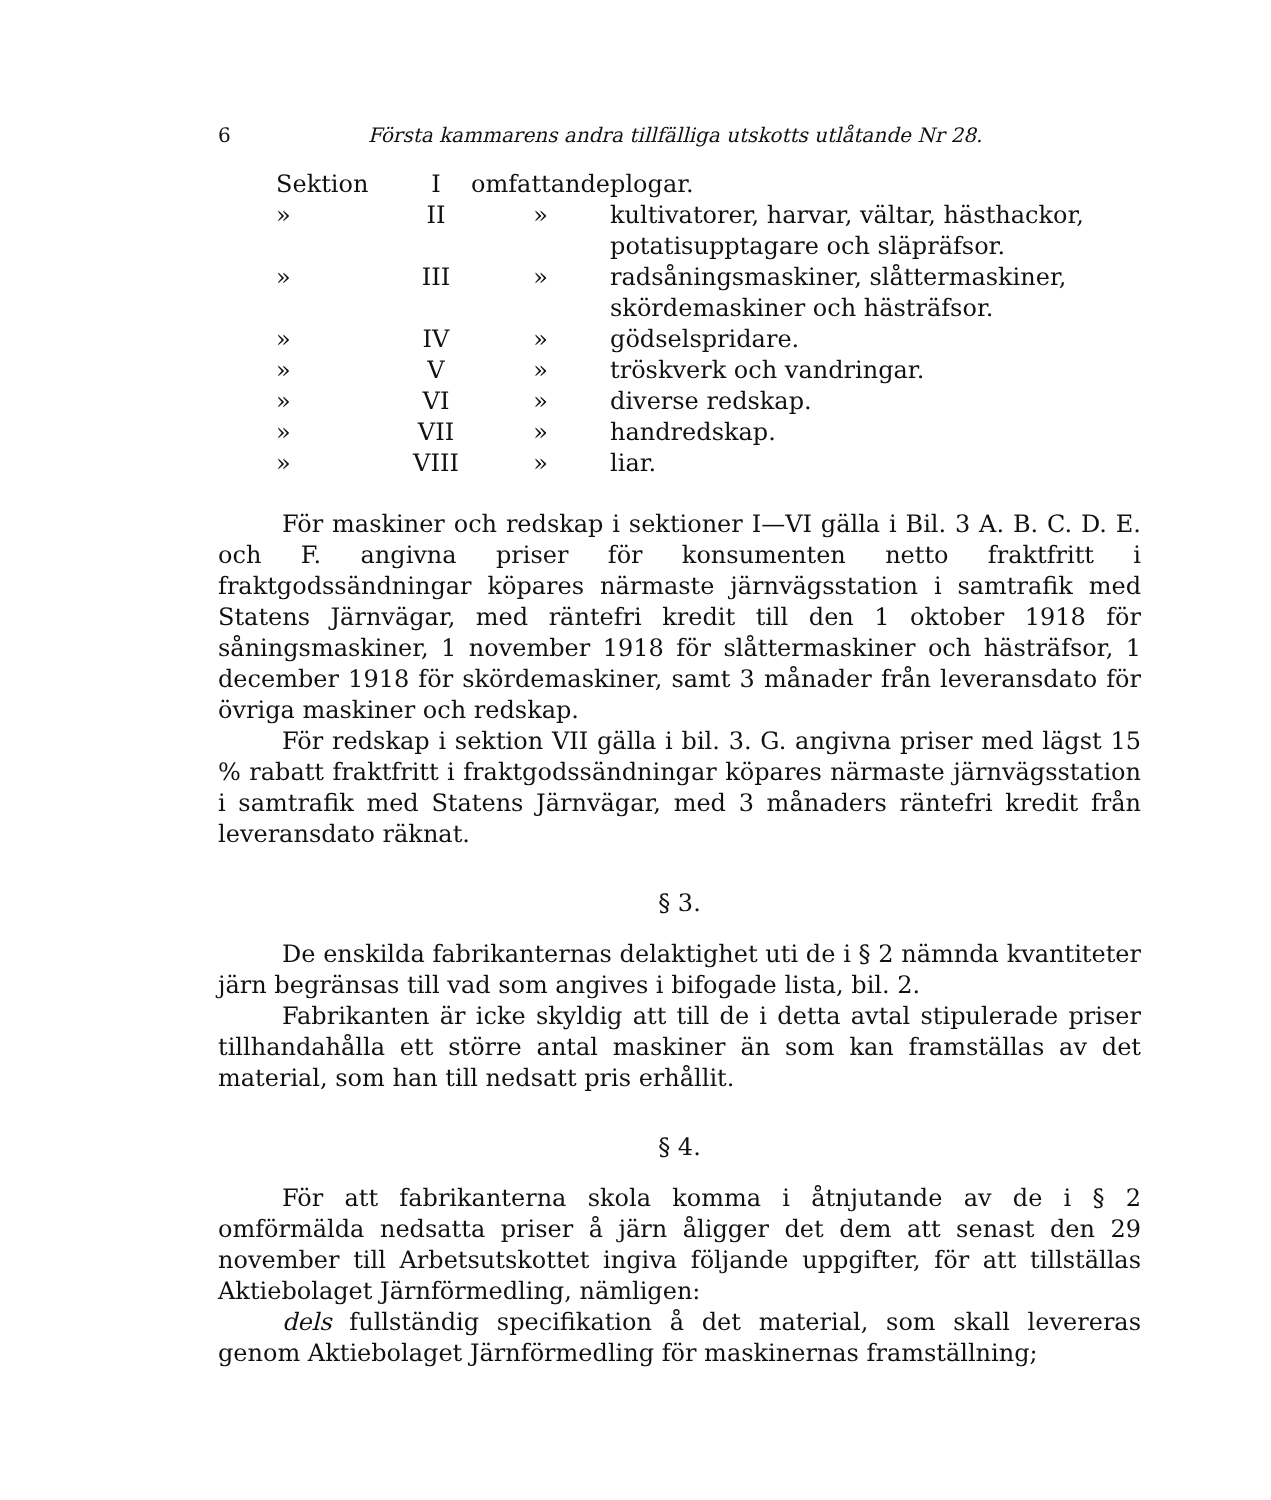6 Första kammarens andra tillfälliga utskotts utlåtande Nr 28.
| Sektion | I | omfattande | plogar. |
| » | II | » | kultivatorer, harvar, vältar, hästhackor, potatisupptagare och släpräfsor. |
| » | III | » | radsåningsmaskiner, slåttermaskiner, skördemaskiner och hästräfsor. |
| » | IV | » | gödselspridare. |
| » | V | » | tröskverk och vandringar. |
| » | VI | » | diverse redskap. |
| » | VII | » | handredskap. |
| » | VIII | » | liar. |
För maskiner och redskap i sektioner I—VI gälla i Bil. 3 A. B. C. D. E. och F. angivna priser för konsumenten netto fraktfritt i fraktgodssändningar köpares närmaste järnvägsstation i samtrafik med Statens Järnvägar, med räntefri kredit till den 1 oktober 1918 för såningsmaskiner, 1 november 1918 för slåttermaskiner och hästräfsor, 1 december 1918 för skördemaskiner, samt 3 månader från leveransdato för övriga maskiner och redskap.
För redskap i sektion VII gälla i bil. 3. G. angivna priser med lägst 15 % rabatt fraktfritt i fraktgodssändningar köpares närmaste järnvägsstation i samtrafik med Statens Järnvägar, med 3 månaders räntefri kredit från leveransdato räknat.
§ 3.
De enskilda fabrikanternas delaktighet uti de i § 2 nämnda kvantiteter järn begränsas till vad som angives i bifogade lista, bil. 2.
Fabrikanten är icke skyldig att till de i detta avtal stipulerade priser tillhandahålla ett större antal maskiner än som kan framställas av det material, som han till nedsatt pris erhållit.
§ 4.
För att fabrikanterna skola komma i åtnjutande av de i § 2 omförmälda nedsatta priser å järn åligger det dem att senast den 29 november till Arbetsutskottet ingiva följande uppgifter, för att tillställas Aktiebolaget Järnförmedling, nämligen:
dels fullständig specifikation å det material, som skall levereras genom Aktiebolaget Järnförmedling för maskinernas framställning;